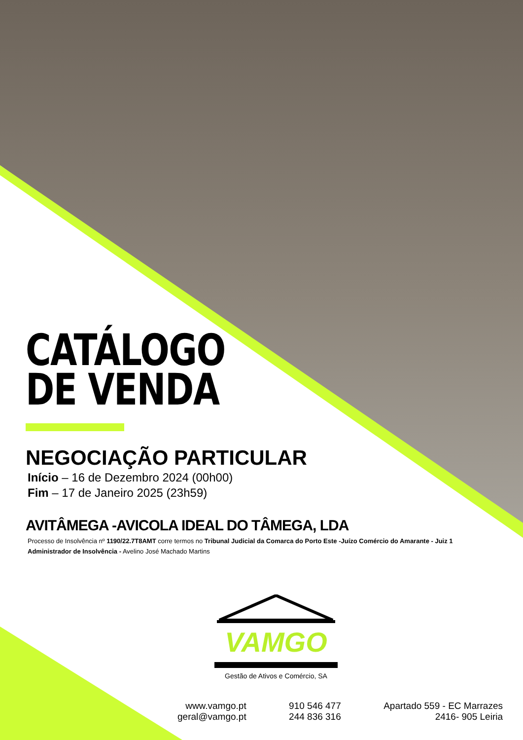CATÁLOGO
DE VENDA
NEGOCIAÇÃO PARTICULAR
Início – 16 de Dezembro 2024 (00h00)
Fim – 17 de Janeiro 2025 (23h59)
AVITÂMEGA -AVICOLA IDEAL DO TÂMEGA, LDA
Processo de Insolvência nº 1190/22.7T8AMT corre termos no Tribunal Judicial da Comarca do Porto Este -Juízo Comércio do Amarante - Juiz 1
Administrador de Insolvência - Avelino José Machado Martins
VAMGO
Gestão de Ativos e Comércio, SA
www.vamgo.pt
geral@vamgo.pt
910 546 477
244 836 316
Apartado 559 - EC Marrazes
2416- 905 Leiria